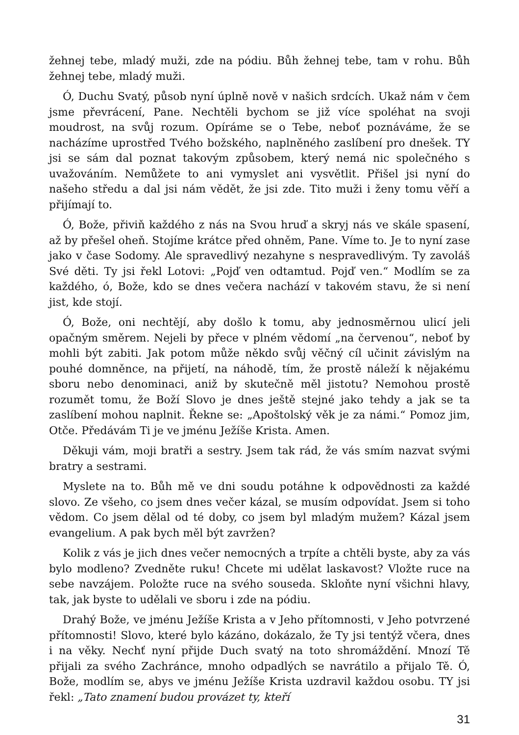žehnej tebe, mladý muži, zde na pódiu. Bůh žehnej tebe, tam v rohu. Bůh žehnej tebe, mladý muži.
Ó, Duchu Svatý, působ nyní úplně nově v našich srdcích. Ukaž nám v čem jsme převrácení, Pane. Nechtěli bychom se již více spoléhat na svoji moudrost, na svůj rozum. Opíráme se o Tebe, neboť poznáváme, že se nacházíme uprostřed Tvého božského, naplněného zaslíbení pro dnešek. TY jsi se sám dal poznat takovým způsobem, který nemá nic společného s uvažováním. Nemůžete to ani vymyslet ani vysvětlit. Přišel jsi nyní do našeho středu a dal jsi nám vědět, že jsi zde. Tito muži i ženy tomu věří a přijímají to.
Ó, Bože, přiviň každého z nás na Svou hruď a skryj nás ve skále spasení, až by přešel oheň. Stojíme krátce před ohněm, Pane. Víme to. Je to nyní zase jako v čase Sodomy. Ale spravedlivý nezahyne s nespravedlivým. Ty zavoláš Své děti. Ty jsi řekl Lotovi: „Pojď ven odtamtud. Pojď ven.“ Modlím se za každého, ó, Bože, kdo se dnes večera nachází v takovém stavu, že si není jist, kde stojí.
Ó, Bože, oni nechtějí, aby došlo k tomu, aby jednosměrnou ulicí jeli opačným směrem. Nejeli by přece v plném vědomí „na červenou“, neboť by mohli být zabiti. Jak potom může někdo svůj věčný cíl učinit závislým na pouhé domněnce, na přijetí, na náhodě, tím, že prostě náleží k nějakému sboru nebo denominaci, aniž by skutečně měl jistotu? Nemohou prostě rozumět tomu, že Boží Slovo je dnes ještě stejné jako tehdy a jak se ta zaslíbení mohou naplnit. Řekne se: „Apoštolský věk je za námi.“ Pomoz jim, Otče. Předávám Ti je ve jménu Ježíše Krista. Amen.
Děkuji vám, moji bratři a sestry. Jsem tak rád, že vás smím nazvat svými bratry a sestrami.
Myslete na to. Bůh mě ve dni soudu potáhne k odpovědnosti za každé slovo. Ze všeho, co jsem dnes večer kázal, se musím odpovídat. Jsem si toho vědom. Co jsem dělal od té doby, co jsem byl mladým mužem? Kázal jsem evangelium. A pak bych měl být zavržen?
Kolik z vás je jich dnes večer nemocných a trpíte a chtěli byste, aby za vás bylo modleno? Zvedněte ruku! Chcete mi udělat laskavost? Vložte ruce na sebe navzájem. Položte ruce na svého souseda. Skloňte nyní všichni hlavy, tak, jak byste to udělali ve sboru i zde na pódiu.
Drahý Bože, ve jménu Ježíše Krista a v Jeho přítomnosti, v Jeho potvrzené přítomnosti! Slovo, které bylo kázáno, dokázalo, že Ty jsi tentýž včera, dnes i na věky. Nechť nyní přijde Duch svatý na toto shromáždění. Mnozí Tě přijali za svého Zachránce, mnoho odpadlých se navrátilo a přijalo Tě. Ó, Bože, modlím se, abys ve jménu Ježíše Krista uzdravil každou osobu. TY jsi řekl: „Tato znamení budou provázet ty, kteří
31